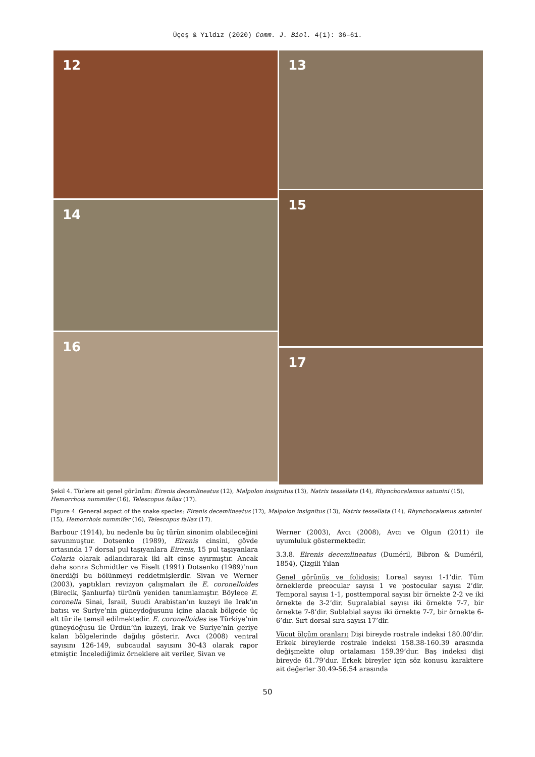Üçeş & Yıldız (2020) Comm. J. Biol. 4(1): 36–61.
12
14
16
13
15
17
Şekil 4. Türlere ait genel görünüm: Eirenis decemlineatus (12), Malpolon insignitus (13), Natrix tessellata (14), Rhynchocalamus satunini (15), Hemorrhois nummifer (16), Telescopus fallax (17).
Figure 4. General aspect of the snake species: Eirenis decemlineatus (12), Malpolon insignitus (13), Natrix tessellata (14), Rhynchocalamus satunini (15), Hemorrhois nummifer (16), Telescopus fallax (17).
Barbour (1914), bu nedenle bu üç türün sinonim olabileceğini savunmuştur. Dotsenko (1989), Eirenis cinsini, gövde ortasında 17 dorsal pul taşıyanlara Eirenis, 15 pul taşıyanlara Colaria olarak adlandırarak iki alt cinse ayırmıştır. Ancak daha sonra Schmidtler ve Eiselt (1991) Dotsenko (1989)’nun önerdiği bu bölünmeyi reddetmişlerdir. Sivan ve Werner (2003), yaptıkları revizyon çalışmaları ile E. coronelloides (Birecik, Şanlıurfa) türünü yeniden tanımlamıştır. Böylece E. coronella Sinai, İsrail, Suudi Arabistan’ın kuzeyi ile Irak’ın batısı ve Suriye’nin güneydoğusunu içine alacak bölgede üç alt tür ile temsil edilmektedir. E. coronelloides ise Türkiye’nin güneydoğusu ile Ürdün’ün kuzeyi, Irak ve Suriye’nin geriye kalan bölgelerinde dağılış gösterir. Avcı (2008) ventral sayısını 126-149, subcaudal sayısını 30-43 olarak rapor etmiştir. İncelediğimiz örneklere ait veriler, Sivan ve
Werner (2003), Avcı (2008), Avcı ve Olgun (2011) ile uyumluluk göstermektedir.
3.3.8. Eirenis decemlineatus (Duméril, Bibron & Duméril, 1854), Çizgili Yılan
Genel görünüş ve folidosis: Loreal sayısı 1-1’dir. Tüm örneklerde preocular sayısı 1 ve postocular sayısı 2’dir. Temporal sayısı 1-1, posttemporal sayısı bir örnekte 2-2 ve iki örnekte de 3-2’dir. Supralabial sayısı iki örnekte 7-7, bir örnekte 7-8’dir. Sublabial sayısı iki örnekte 7-7, bir örnekte 6-6’dır. Sırt dorsal sıra sayısı 17’dir.
Vücut ölçüm oranları: Dişi bireyde rostrale indeksi 180.00’dir. Erkek bireylerde rostrale indeksi 158.38-160.39 arasında değişmekte olup ortalaması 159.39’dur. Baş indeksi dişi bireyde 61.79’dur. Erkek bireyler için söz konusu karaktere ait değerler 30.49-56.54 arasında
50